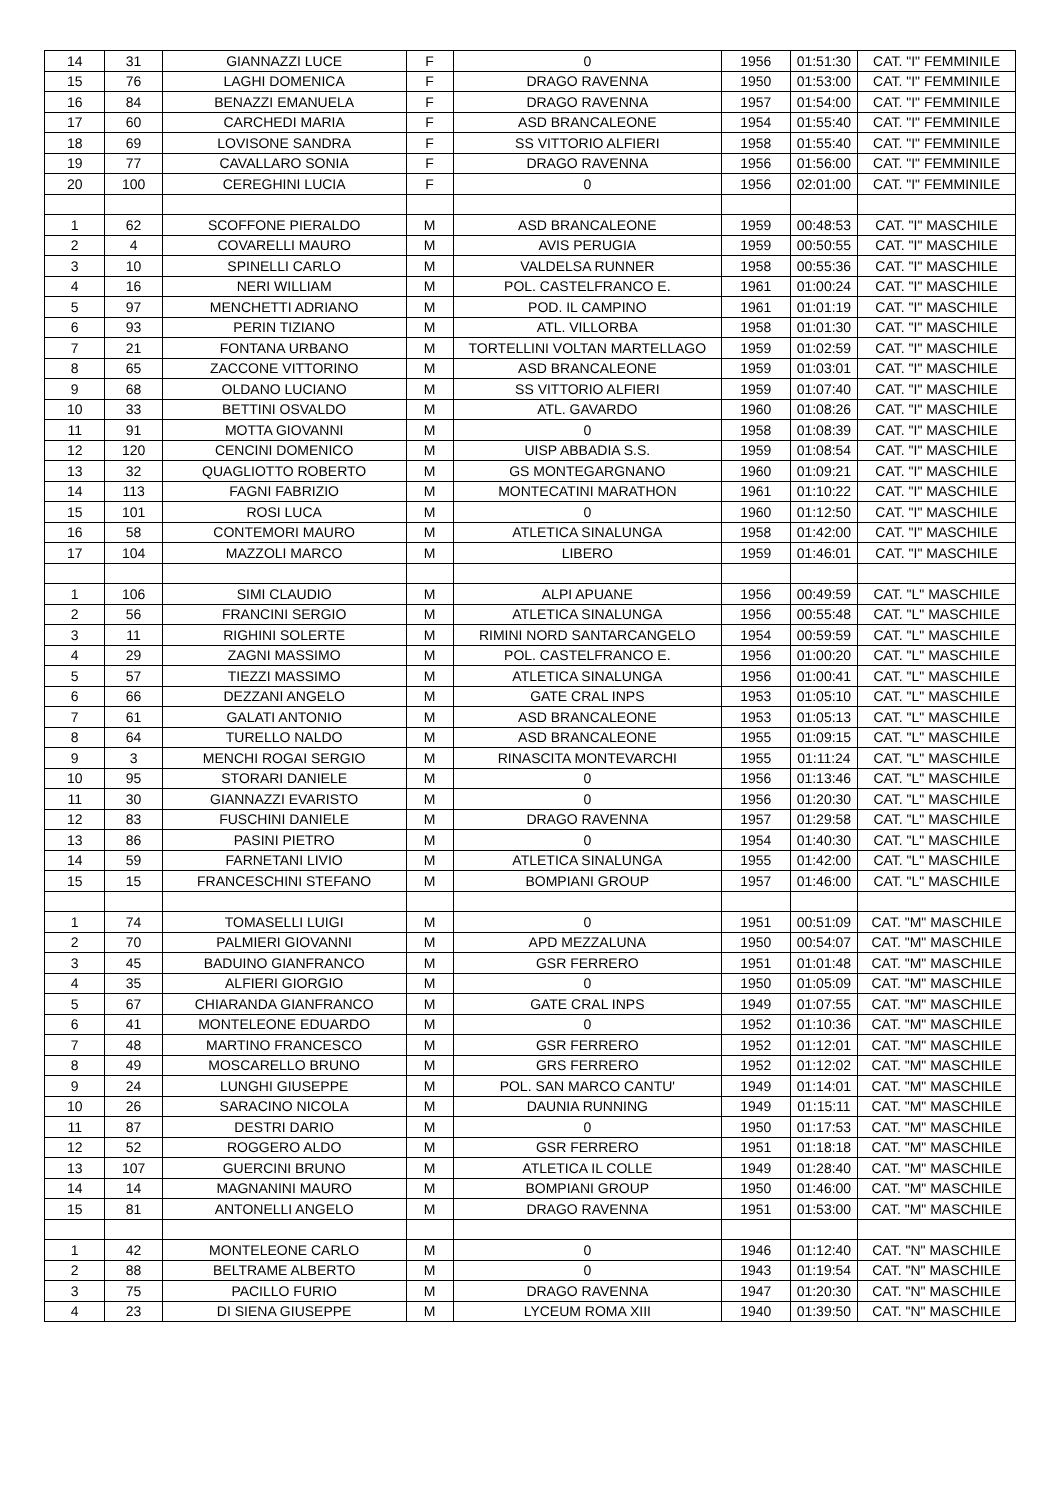| 14 | 31 | GIANNAZZI LUCE | F | 0 | 1956 | 01:51:30 | CAT. "I" FEMMINILE |
| 15 | 76 | LAGHI DOMENICA | F | DRAGO RAVENNA | 1950 | 01:53:00 | CAT. "I" FEMMINILE |
| 16 | 84 | BENAZZI EMANUELA | F | DRAGO RAVENNA | 1957 | 01:54:00 | CAT. "I" FEMMINILE |
| 17 | 60 | CARCHEDI MARIA | F | ASD BRANCALEONE | 1954 | 01:55:40 | CAT. "I" FEMMINILE |
| 18 | 69 | LOVISONE SANDRA | F | SS VITTORIO ALFIERI | 1958 | 01:55:40 | CAT. "I" FEMMINILE |
| 19 | 77 | CAVALLARO SONIA | F | DRAGO RAVENNA | 1956 | 01:56:00 | CAT. "I" FEMMINILE |
| 20 | 100 | CEREGHINI LUCIA | F | 0 | 1956 | 02:01:00 | CAT. "I" FEMMINILE |
| 1 | 62 | SCOFFONE PIERALDO | M | ASD BRANCALEONE | 1959 | 00:48:53 | CAT. "I" MASCHILE |
| 2 | 4 | COVARELLI MAURO | M | AVIS PERUGIA | 1959 | 00:50:55 | CAT. "I" MASCHILE |
| 3 | 10 | SPINELLI CARLO | M | VALDELSA RUNNER | 1958 | 00:55:36 | CAT. "I" MASCHILE |
| 4 | 16 | NERI WILLIAM | M | POL. CASTELFRANCO E. | 1961 | 01:00:24 | CAT. "I" MASCHILE |
| 5 | 97 | MENCHETTI ADRIANO | M | POD. IL CAMPINO | 1961 | 01:01:19 | CAT. "I" MASCHILE |
| 6 | 93 | PERIN TIZIANO | M | ATL. VILLORBA | 1958 | 01:01:30 | CAT. "I" MASCHILE |
| 7 | 21 | FONTANA URBANO | M | TORTELLINI VOLTAN MARTELLAGO | 1959 | 01:02:59 | CAT. "I" MASCHILE |
| 8 | 65 | ZACCONE VITTORINO | M | ASD BRANCALEONE | 1959 | 01:03:01 | CAT. "I" MASCHILE |
| 9 | 68 | OLDANO LUCIANO | M | SS VITTORIO ALFIERI | 1959 | 01:07:40 | CAT. "I" MASCHILE |
| 10 | 33 | BETTINI OSVALDO | M | ATL. GAVARDO | 1960 | 01:08:26 | CAT. "I" MASCHILE |
| 11 | 91 | MOTTA GIOVANNI | M | 0 | 1958 | 01:08:39 | CAT. "I" MASCHILE |
| 12 | 120 | CENCINI DOMENICO | M | UISP ABBADIA S.S. | 1959 | 01:08:54 | CAT. "I" MASCHILE |
| 13 | 32 | QUAGLIOTTO ROBERTO | M | GS MONTEGARGNANO | 1960 | 01:09:21 | CAT. "I" MASCHILE |
| 14 | 113 | FAGNI FABRIZIO | M | MONTECATINI MARATHON | 1961 | 01:10:22 | CAT. "I" MASCHILE |
| 15 | 101 | ROSI LUCA | M | 0 | 1960 | 01:12:50 | CAT. "I" MASCHILE |
| 16 | 58 | CONTEMORI MAURO | M | ATLETICA SINALUNGA | 1958 | 01:42:00 | CAT. "I" MASCHILE |
| 17 | 104 | MAZZOLI MARCO | M | LIBERO | 1959 | 01:46:01 | CAT. "I" MASCHILE |
| 1 | 106 | SIMI CLAUDIO | M | ALPI APUANE | 1956 | 00:49:59 | CAT. "L" MASCHILE |
| 2 | 56 | FRANCINI SERGIO | M | ATLETICA SINALUNGA | 1956 | 00:55:48 | CAT. "L" MASCHILE |
| 3 | 11 | RIGHINI SOLERTE | M | RIMINI NORD SANTARCANGELO | 1954 | 00:59:59 | CAT. "L" MASCHILE |
| 4 | 29 | ZAGNI MASSIMO | M | POL. CASTELFRANCO E. | 1956 | 01:00:20 | CAT. "L" MASCHILE |
| 5 | 57 | TIEZZI MASSIMO | M | ATLETICA SINALUNGA | 1956 | 01:00:41 | CAT. "L" MASCHILE |
| 6 | 66 | DEZZANI ANGELO | M | GATE CRAL INPS | 1953 | 01:05:10 | CAT. "L" MASCHILE |
| 7 | 61 | GALATI ANTONIO | M | ASD BRANCALEONE | 1953 | 01:05:13 | CAT. "L" MASCHILE |
| 8 | 64 | TURELLO NALDO | M | ASD BRANCALEONE | 1955 | 01:09:15 | CAT. "L" MASCHILE |
| 9 | 3 | MENCHI ROGAI SERGIO | M | RINASCITA MONTEVARCHI | 1955 | 01:11:24 | CAT. "L" MASCHILE |
| 10 | 95 | STORARI DANIELE | M | 0 | 1956 | 01:13:46 | CAT. "L" MASCHILE |
| 11 | 30 | GIANNAZZI EVARISTO | M | 0 | 1956 | 01:20:30 | CAT. "L" MASCHILE |
| 12 | 83 | FUSCHINI DANIELE | M | DRAGO RAVENNA | 1957 | 01:29:58 | CAT. "L" MASCHILE |
| 13 | 86 | PASINI PIETRO | M | 0 | 1954 | 01:40:30 | CAT. "L" MASCHILE |
| 14 | 59 | FARNETANI LIVIO | M | ATLETICA SINALUNGA | 1955 | 01:42:00 | CAT. "L" MASCHILE |
| 15 | 15 | FRANCESCHINI STEFANO | M | BOMPIANI GROUP | 1957 | 01:46:00 | CAT. "L" MASCHILE |
| 1 | 74 | TOMASELLI LUIGI | M | 0 | 1951 | 00:51:09 | CAT. "M" MASCHILE |
| 2 | 70 | PALMIERI GIOVANNI | M | APD MEZZALUNA | 1950 | 00:54:07 | CAT. "M" MASCHILE |
| 3 | 45 | BADUINO GIANFRANCO | M | GSR FERRERO | 1951 | 01:01:48 | CAT. "M" MASCHILE |
| 4 | 35 | ALFIERI GIORGIO | M | 0 | 1950 | 01:05:09 | CAT. "M" MASCHILE |
| 5 | 67 | CHIARANDA GIANFRANCO | M | GATE CRAL INPS | 1949 | 01:07:55 | CAT. "M" MASCHILE |
| 6 | 41 | MONTELEONE EDUARDO | M | 0 | 1952 | 01:10:36 | CAT. "M" MASCHILE |
| 7 | 48 | MARTINO FRANCESCO | M | GSR FERRERO | 1952 | 01:12:01 | CAT. "M" MASCHILE |
| 8 | 49 | MOSCARELLO BRUNO | M | GRS FERRERO | 1952 | 01:12:02 | CAT. "M" MASCHILE |
| 9 | 24 | LUNGHI GIUSEPPE | M | POL. SAN MARCO CANTU' | 1949 | 01:14:01 | CAT. "M" MASCHILE |
| 10 | 26 | SARACINO NICOLA | M | DAUNIA RUNNING | 1949 | 01:15:11 | CAT. "M" MASCHILE |
| 11 | 87 | DESTRI DARIO | M | 0 | 1950 | 01:17:53 | CAT. "M" MASCHILE |
| 12 | 52 | ROGGERO ALDO | M | GSR FERRERO | 1951 | 01:18:18 | CAT. "M" MASCHILE |
| 13 | 107 | GUERCINI BRUNO | M | ATLETICA IL COLLE | 1949 | 01:28:40 | CAT. "M" MASCHILE |
| 14 | 14 | MAGNANINI MAURO | M | BOMPIANI GROUP | 1950 | 01:46:00 | CAT. "M" MASCHILE |
| 15 | 81 | ANTONELLI ANGELO | M | DRAGO RAVENNA | 1951 | 01:53:00 | CAT. "M" MASCHILE |
| 1 | 42 | MONTELEONE CARLO | M | 0 | 1946 | 01:12:40 | CAT. "N" MASCHILE |
| 2 | 88 | BELTRAME ALBERTO | M | 0 | 1943 | 01:19:54 | CAT. "N" MASCHILE |
| 3 | 75 | PACILLO FURIO | M | DRAGO RAVENNA | 1947 | 01:20:30 | CAT. "N" MASCHILE |
| 4 | 23 | DI SIENA GIUSEPPE | M | LYCEUM ROMA XIII | 1940 | 01:39:50 | CAT. "N" MASCHILE |